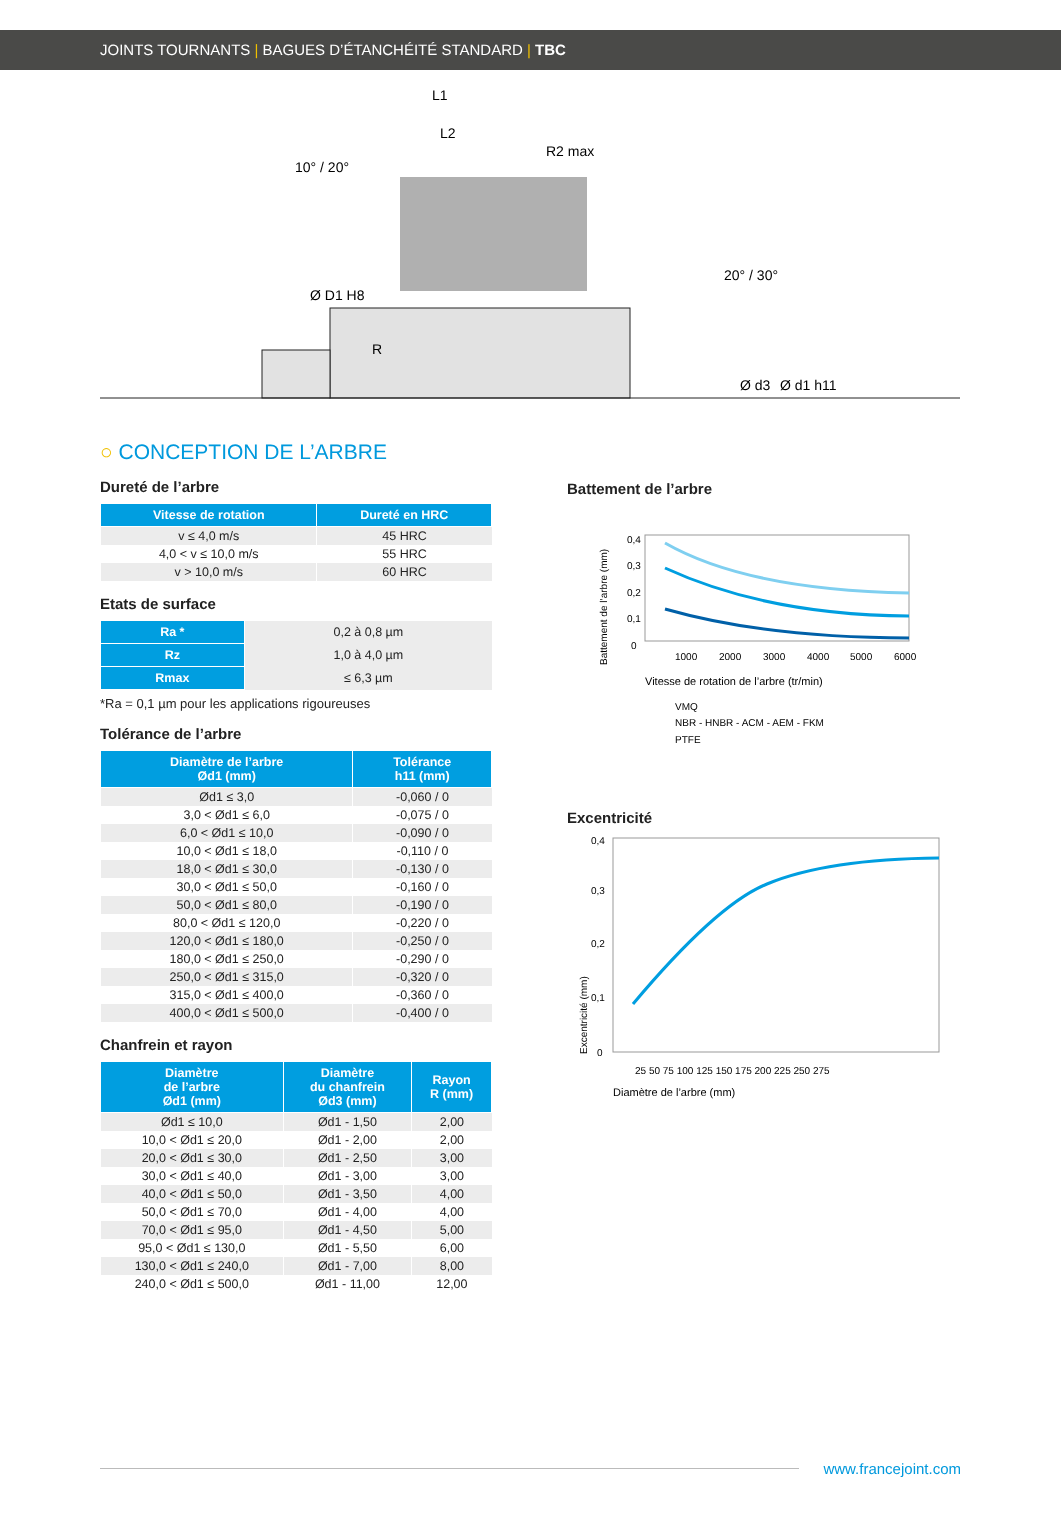JOINTS TOURNANTS | BAGUES D’ÉTANCHÉITÉ STANDARD | TBC
L1
L2
R2 max
10° / 20°
20° / 30°
R
Ø D1 H8
Ø d3
Ø d1 h11
○ CONCEPTION DE L’ARBRE
Dureté de l’arbre
| Vitesse de rotation | Dureté en HRC |
| --- | --- |
| v ≤ 4,0 m/s | 45 HRC |
| 4,0 < v ≤ 10,0 m/s | 55 HRC |
| v > 10,0 m/s | 60 HRC |
Etats de surface
| Ra * | 0,2 à 0,8 µm |
| Rz | 1,0 à 4,0 µm |
| Rmax | ≤ 6,3 µm |
*Ra = 0,1 µm pour les applications rigoureuses
Tolérance de l’arbre
| Diamètre de l’arbre Ød1 (mm) | Tolérance h11 (mm) |
| --- | --- |
| Ød1 ≤ 3,0 | -0,060 / 0 |
| 3,0 < Ød1 ≤ 6,0 | -0,075 / 0 |
| 6,0 < Ød1 ≤ 10,0 | -0,090 / 0 |
| 10,0 < Ød1 ≤ 18,0 | -0,110 / 0 |
| 18,0 < Ød1 ≤ 30,0 | -0,130 / 0 |
| 30,0 < Ød1 ≤ 50,0 | -0,160 / 0 |
| 50,0 < Ød1 ≤ 80,0 | -0,190 / 0 |
| 80,0 < Ød1 ≤ 120,0 | -0,220 / 0 |
| 120,0 < Ød1 ≤ 180,0 | -0,250 / 0 |
| 180,0 < Ød1 ≤ 250,0 | -0,290 / 0 |
| 250,0 < Ød1 ≤ 315,0 | -0,320 / 0 |
| 315,0 < Ød1 ≤ 400,0 | -0,360 / 0 |
| 400,0 < Ød1 ≤ 500,0 | -0,400 / 0 |
Chanfrein et rayon
| Diamètre de l’arbre Ød1 (mm) | Diamètre du chanfrein Ød3 (mm) | Rayon R (mm) |
| --- | --- | --- |
| Ød1 ≤ 10,0 | Ød1 - 1,50 | 2,00 |
| 10,0 < Ød1 ≤ 20,0 | Ød1 - 2,00 | 2,00 |
| 20,0 < Ød1 ≤ 30,0 | Ød1 - 2,50 | 3,00 |
| 30,0 < Ød1 ≤ 40,0 | Ød1 - 3,00 | 3,00 |
| 40,0 < Ød1 ≤ 50,0 | Ød1 - 3,50 | 4,00 |
| 50,0 < Ød1 ≤ 70,0 | Ød1 - 4,00 | 4,00 |
| 70,0 < Ød1 ≤ 95,0 | Ød1 - 4,50 | 5,00 |
| 95,0 < Ød1 ≤ 130,0 | Ød1 - 5,50 | 6,00 |
| 130,0 < Ød1 ≤ 240,0 | Ød1 - 7,00 | 8,00 |
| 240,0 < Ød1 ≤ 500,0 | Ød1 - 11,00 | 12,00 |
Battement de l’arbre
Battement de l’arbre (mm)
0,4
0,3
0,2
0,1
0
1000
2000
3000
4000
5000
6000
Vitesse de rotation de l’arbre (tr/min)
VMQ
NBR - HNBR - ACM - AEM - FKM
PTFE
Excentricité
Excentricité (mm)
0,4
0,3
0,2
0,1
0
25 50 75 100 125 150 175 200 225 250 275
Diamètre de l’arbre (mm)
www.francejoint.com